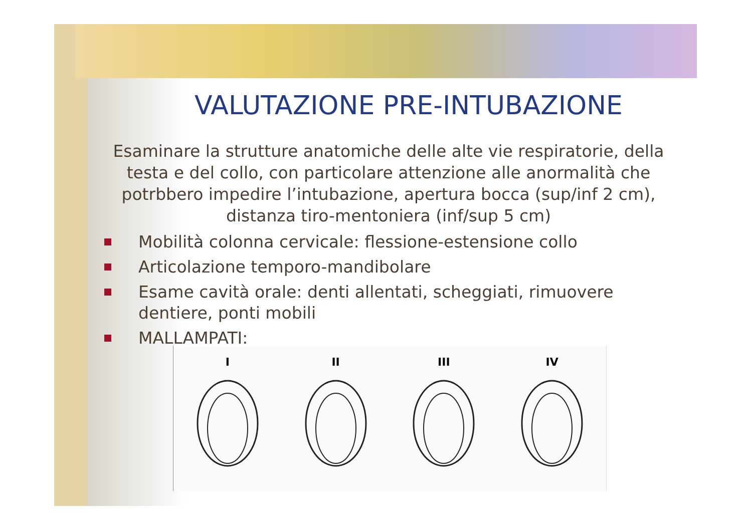VALUTAZIONE PRE-INTUBAZIONE
Esaminare la strutture anatomiche delle alte vie respiratorie, della testa e del collo, con particolare attenzione alle anormalità che potrbbero impedire l’intubazione, apertura bocca (sup/inf 2 cm), distanza tiro-mentoniera (inf/sup 5 cm)
Mobilità colonna cervicale: flessione-estensione collo
Articolazione temporo-mandibolare
Esame cavità orale: denti allentati, scheggiati, rimuovere dentiere, ponti mobili
MALLAMPATI:
I
II
III
IV